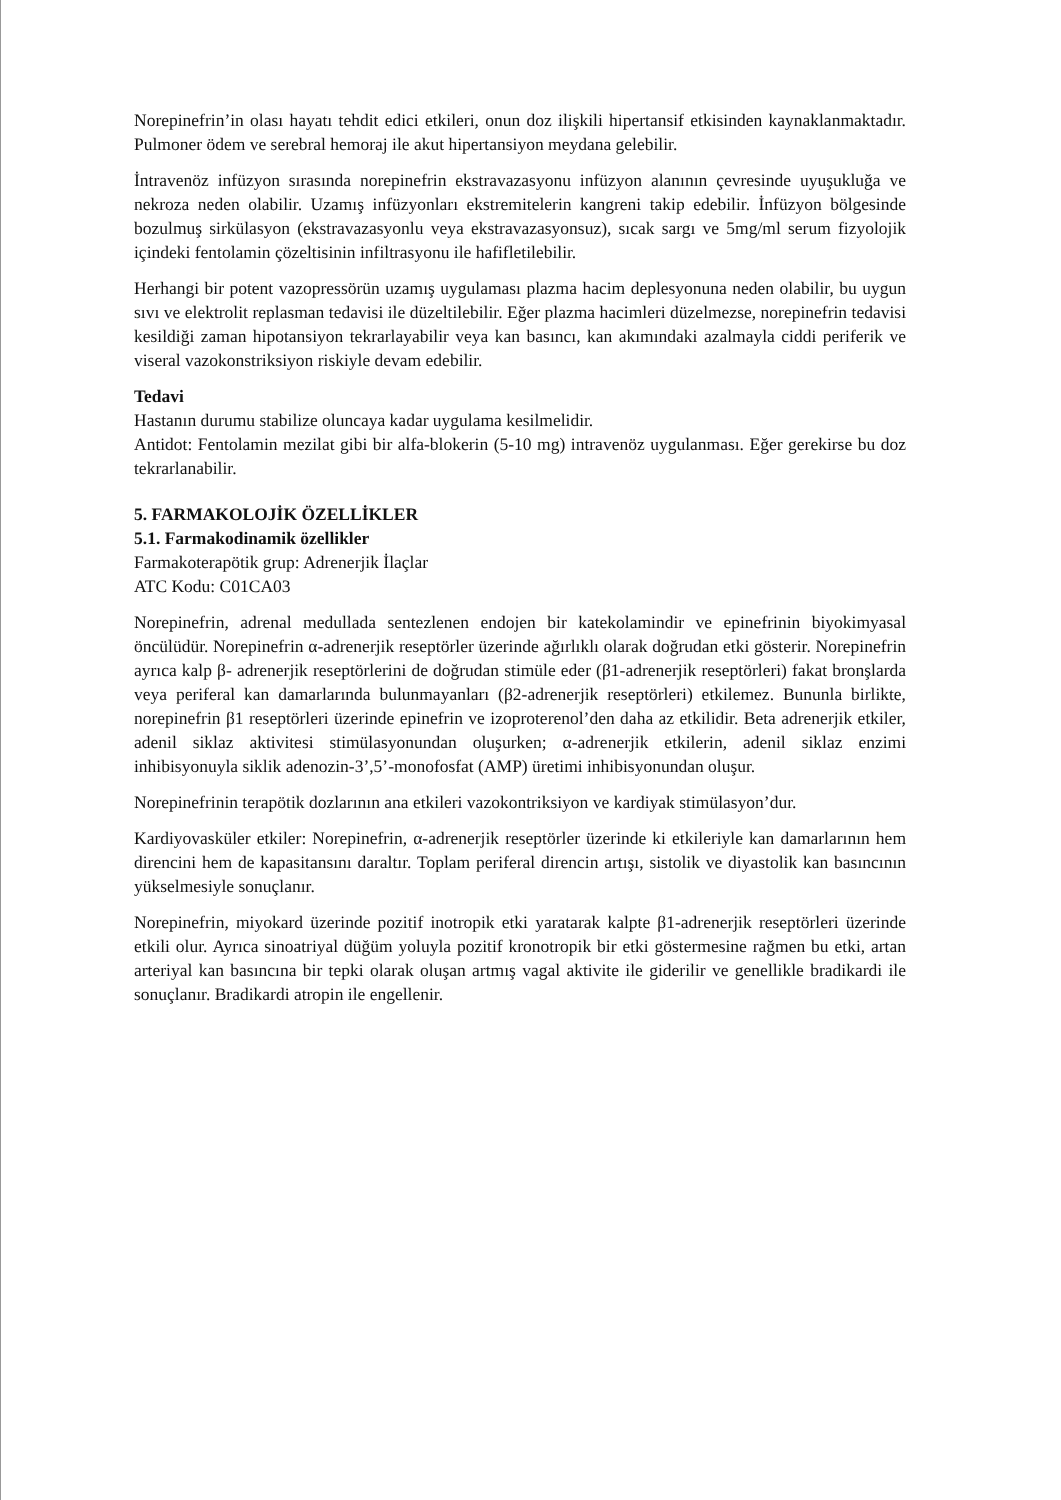Norepinefrin’in olası hayatı tehdit edici etkileri, onun doz ilişkili hipertansif etkisinden kaynaklanmaktadır. Pulmoner ödem ve serebral hemoraj ile akut hipertansiyon meydana gelebilir.
İntravenöz infüzyon sırasında norepinefrin ekstravazasyonu infüzyon alanının çevresinde uyuşukluğa ve nekroza neden olabilir. Uzamış infüzyonları ekstremitelerin kangreni takip edebilir. İnfüzyon bölgesinde bozulmuş sirkülasyon (ekstravazasyonlu veya ekstravazasyonsuz), sıcak sargı ve 5mg/ml serum fizyolojik içindeki fentolamin çözeltisinin infiltrasyonu ile hafifletilebilir.
Herhangi bir potent vazopressörün uzamış uygulaması plazma hacim deplesyonuna neden olabilir, bu uygun sıvı ve elektrolit replasman tedavisi ile düzeltilebilir. Eğer plazma hacimleri düzelmezse, norepinefrin tedavisi kesildiği zaman hipotansiyon tekrarlayabilir veya kan basıncı, kan akımındaki azalmayla ciddi periferik ve viseral vazokonstriksiyon riskiyle devam edebilir.
Tedavi
Hastanın durumu stabilize oluncaya kadar uygulama kesilmelidir.
Antidot: Fentolamin mezilat gibi bir alfa-blokerin (5-10 mg) intravenöz uygulanması. Eğer gerekirse bu doz tekrarlanabilir.
5. FARMAKOLOJİK ÖZELLİKLER
5.1. Farmakodinamik özellikler
Farmakoterapötik grup: Adrenerjik İlaçlar
ATC Kodu: C01CA03
Norepinefrin, adrenal medullada sentezlenen endojen bir katekolamindir ve epinefrinin biyokimyasal öncülüdür. Norepinefrin α-adrenerjik reseptörler üzerinde ağırlıklı olarak doğrudan etki gösterir. Norepinefrin ayrıca kalp β- adrenerjik reseptörlerini de doğrudan stimüle eder (β1-adrenerjik reseptörleri) fakat bronşlarda veya periferal kan damarlarında bulunmayanları (β2-adrenerjik reseptörleri) etkilemez. Bununla birlikte, norepinefrin β1 reseptörleri üzerinde epinefrin ve izoproterenol’den daha az etkilidir. Beta adrenerjik etkiler, adenil siklaz aktivitesi stimülasyonundan oluşurken; α-adrenerjik etkilerin, adenil siklaz enzimi inhibisyonuyla siklik adenozin-3’,5’-monofosfat (AMP) üretimi inhibisyonundan oluşur.
Norepinefrinin terapötik dozlarının ana etkileri vazokontriksiyon ve kardiyak stimülasyon’dur.
Kardiyovasküler etkiler: Norepinefrin, α-adrenerjik reseptörler üzerinde ki etkileriyle kan damarlarının hem direncini hem de kapasitansını daraltır. Toplam periferal direncin artışı, sistolik ve diyastolik kan basıncının yükselmesiyle sonuçlanır.
Norepinefrin, miyokard üzerinde pozitif inotropik etki yaratarak kalpte β1-adrenerjik reseptörleri üzerinde etkili olur. Ayrıca sinoatriyal düğüm yoluyla pozitif kronotropik bir etki göstermesine rağmen bu etki, artan arteriyal kan basıncına bir tepki olarak oluşan artmış vagal aktivite ile giderilir ve genellikle bradikardi ile sonuçlanır. Bradikardi atropin ile engellenir.